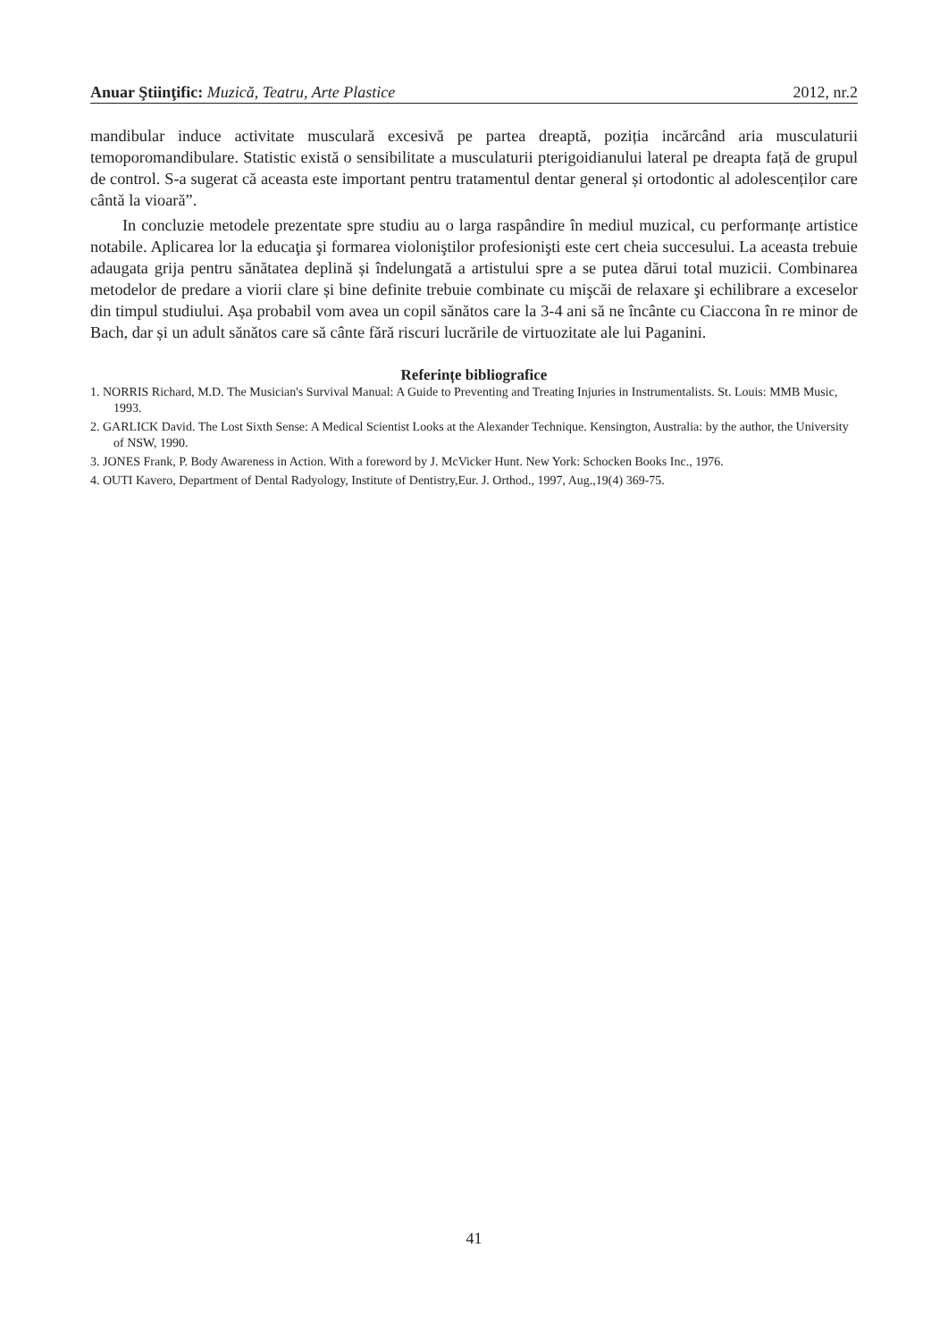Anuar Ştiinţific: Muzică, Teatru, Arte Plastice 2012, nr.2
mandibular induce activitate musculară excesivă pe partea dreaptă, poziția incărcând aria musculaturii temoporomandibulare. Statistic există o sensibilitate a musculaturii pterigoidianului lateral pe dreapta față de grupul de control. S-a sugerat că aceasta este important pentru tratamentul dentar general și ortodontic al adolescenților care cântă la vioară”.
In concluzie metodele prezentate spre studiu au o larga raspândire în mediul muzical, cu performanțe artistice notabile. Aplicarea lor la educaţia şi formarea violoniştilor profesionişti este cert cheia succesului. La aceasta trebuie adaugata grija pentru sănătatea deplină și îndelungată a artistului spre a se putea dărui total muzicii. Combinarea metodelor de predare a viorii clare și bine definite trebuie combinate cu mişcăi de relaxare şi echilibrare a exceselor din timpul studiului. Așa probabil vom avea un copil sănătos care la 3-4 ani să ne încânte cu Ciaccona în re minor de Bach, dar și un adult sănătos care să cânte fără riscuri lucrările de virtuozitate ale lui Paganini.
Referințe bibliografice
1. NORRIS Richard, M.D. The Musician's Survival Manual: A Guide to Preventing and Treating Injuries in Instrumentalists. St. Louis: MMB Music, 1993.
2. GARLICK David. The Lost Sixth Sense: A Medical Scientist Looks at the Alexander Technique. Kensington, Australia: by the author, the University of NSW, 1990.
3. JONES Frank, P. Body Awareness in Action. With a foreword by J. McVicker Hunt. New York: Schocken Books Inc., 1976.
4. OUTI Kavero, Department of Dental Radyology, Institute of Dentistry,Eur. J. Orthod., 1997, Aug.,19(4) 369-75.
41